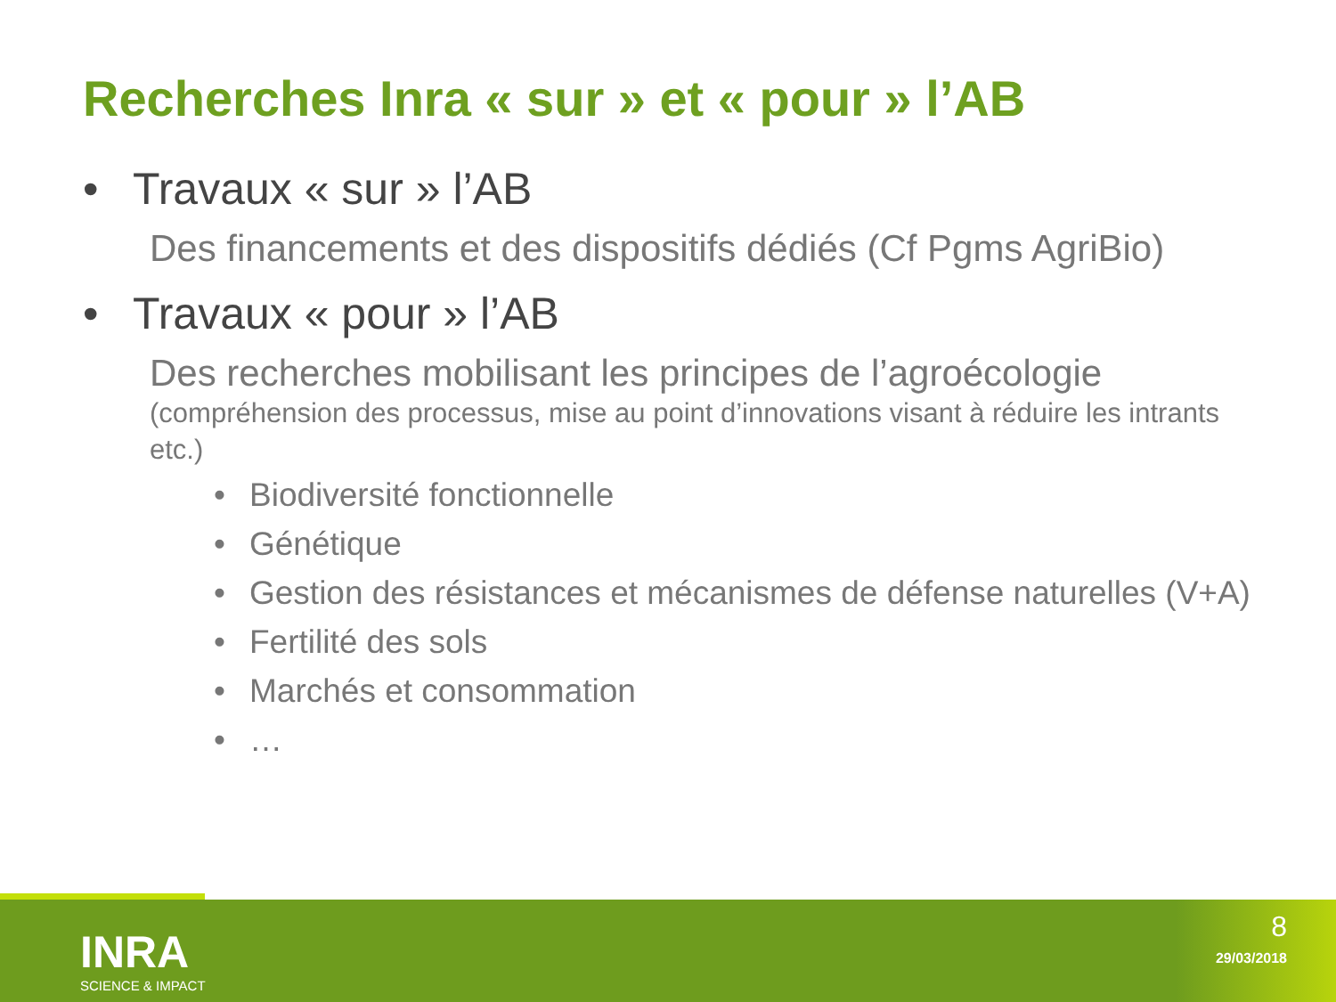Recherches Inra « sur » et « pour » l’AB
• Travaux « sur » l’AB
Des financements et des dispositifs dédiés (Cf Pgms AgriBio)
• Travaux « pour » l’AB
Des recherches mobilisant les principes de l’agroécologie
(compréhension des processus, mise au point d’innovations visant à réduire les intrants etc.)
• Biodiversité fonctionnelle
• Génétique
• Gestion des résistances et mécanismes de défense naturelles (V+A)
• Fertilité des sols
• Marchés et consommation
• …
INRA
SCIENCE & IMPACT
8
29/03/2018